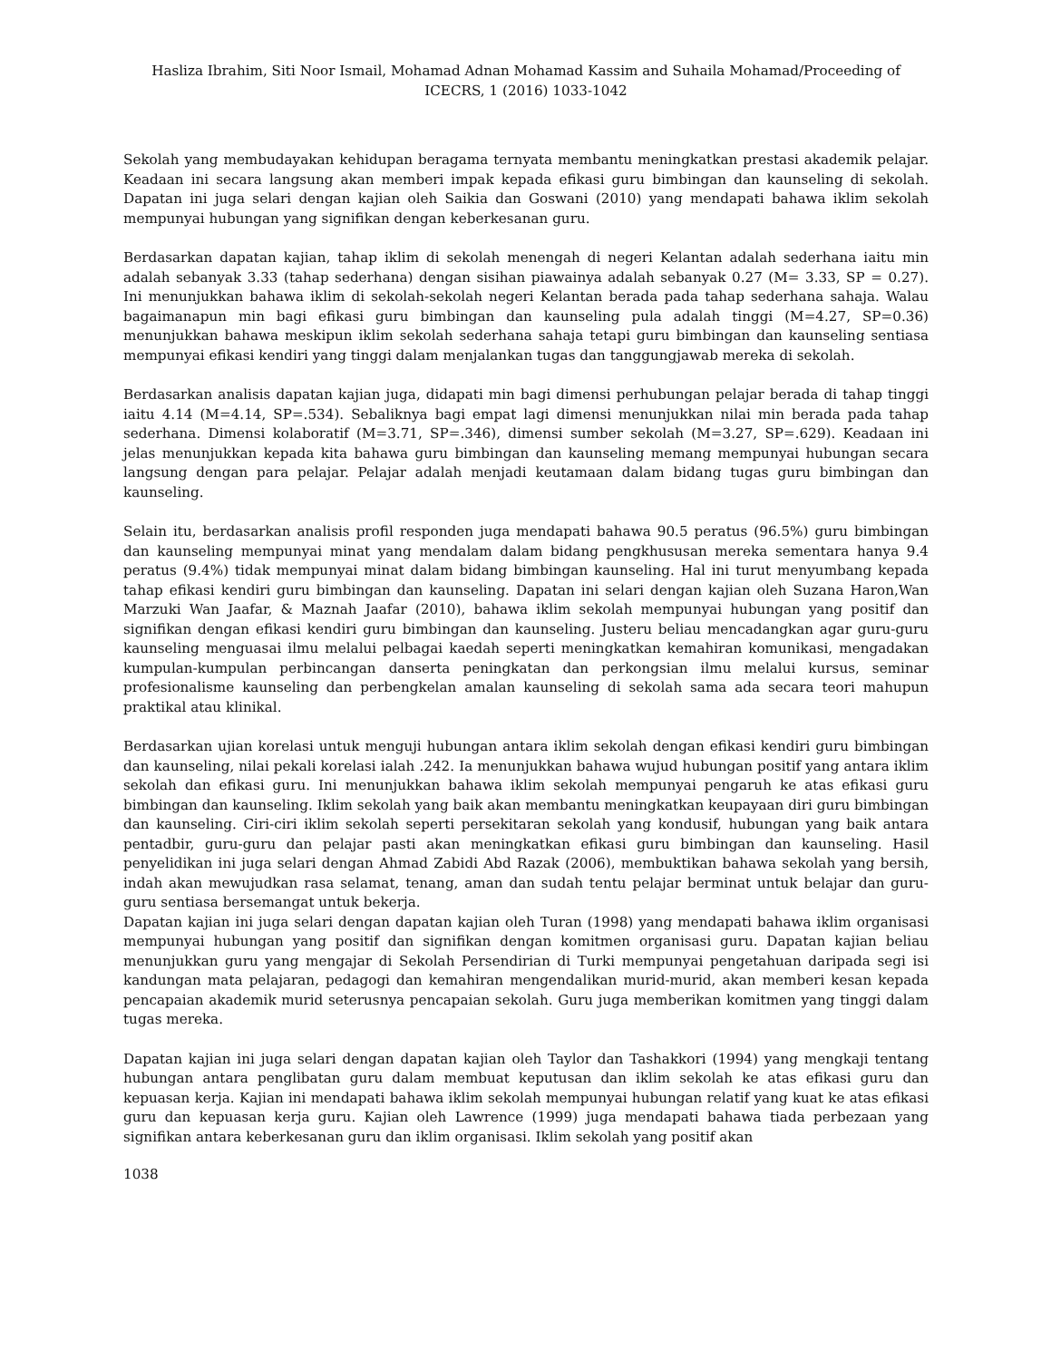Hasliza Ibrahim, Siti Noor Ismail, Mohamad Adnan Mohamad Kassim and Suhaila Mohamad/Proceeding of ICECRS, 1 (2016) 1033-1042
Sekolah yang membudayakan kehidupan beragama ternyata membantu meningkatkan prestasi akademik pelajar. Keadaan ini secara langsung akan memberi impak kepada efikasi guru bimbingan dan kaunseling di sekolah. Dapatan ini juga selari dengan kajian oleh Saikia dan Goswani (2010) yang mendapati bahawa iklim sekolah mempunyai hubungan yang signifikan dengan keberkesanan guru.
Berdasarkan dapatan kajian, tahap iklim di sekolah menengah di negeri Kelantan adalah sederhana iaitu min adalah sebanyak 3.33 (tahap sederhana) dengan sisihan piawainya adalah sebanyak 0.27 (M= 3.33, SP = 0.27). Ini menunjukkan bahawa iklim di sekolah-sekolah negeri Kelantan berada pada tahap sederhana sahaja. Walau bagaimanapun min bagi efikasi guru bimbingan dan kaunseling pula adalah tinggi (M=4.27, SP=0.36) menunjukkan bahawa meskipun iklim sekolah sederhana sahaja tetapi guru bimbingan dan kaunseling sentiasa mempunyai efikasi kendiri yang tinggi dalam menjalankan tugas dan tanggungjawab mereka di sekolah.
Berdasarkan analisis dapatan kajian juga, didapati min bagi dimensi perhubungan pelajar berada di tahap tinggi iaitu 4.14 (M=4.14, SP=.534). Sebaliknya bagi empat lagi dimensi menunjukkan nilai min berada pada tahap sederhana. Dimensi kolaboratif (M=3.71, SP=.346), dimensi sumber sekolah (M=3.27, SP=.629). Keadaan ini jelas menunjukkan kepada kita bahawa guru bimbingan dan kaunseling memang mempunyai hubungan secara langsung dengan para pelajar. Pelajar adalah menjadi keutamaan dalam bidang tugas guru bimbingan dan kaunseling.
Selain itu, berdasarkan analisis profil responden juga mendapati bahawa 90.5 peratus (96.5%) guru bimbingan dan kaunseling mempunyai minat yang mendalam dalam bidang pengkhususan mereka sementara hanya 9.4 peratus (9.4%) tidak mempunyai minat dalam bidang bimbingan kaunseling. Hal ini turut menyumbang kepada tahap efikasi kendiri guru bimbingan dan kaunseling. Dapatan ini selari dengan kajian oleh Suzana Haron,Wan Marzuki Wan Jaafar, & Maznah Jaafar (2010), bahawa iklim sekolah mempunyai hubungan yang positif dan signifikan dengan efikasi kendiri guru bimbingan dan kaunseling. Justeru beliau mencadangkan agar guru-guru kaunseling menguasai ilmu melalui pelbagai kaedah seperti meningkatkan kemahiran komunikasi, mengadakan kumpulan-kumpulan perbincangan danserta peningkatan dan perkongsian ilmu melalui kursus, seminar profesionalisme kaunseling dan perbengkelan amalan kaunseling di sekolah sama ada secara teori mahupun praktikal atau klinikal.
Berdasarkan ujian korelasi untuk menguji hubungan antara iklim sekolah dengan efikasi kendiri guru bimbingan dan kaunseling, nilai pekali korelasi ialah .242. Ia menunjukkan bahawa wujud hubungan positif yang antara iklim sekolah dan efikasi guru. Ini menunjukkan bahawa iklim sekolah mempunyai pengaruh ke atas efikasi guru bimbingan dan kaunseling. Iklim sekolah yang baik akan membantu meningkatkan keupayaan diri guru bimbingan dan kaunseling. Ciri-ciri iklim sekolah seperti persekitaran sekolah yang kondusif, hubungan yang baik antara pentadbir, guru-guru dan pelajar pasti akan meningkatkan efikasi guru bimbingan dan kaunseling. Hasil penyelidikan ini juga selari dengan Ahmad Zabidi Abd Razak (2006), membuktikan bahawa sekolah yang bersih, indah akan mewujudkan rasa selamat, tenang, aman dan sudah tentu pelajar berminat untuk belajar dan guru-guru sentiasa bersemangat untuk bekerja.
Dapatan kajian ini juga selari dengan dapatan kajian oleh Turan (1998) yang mendapati bahawa iklim organisasi mempunyai hubungan yang positif dan signifikan dengan komitmen organisasi guru. Dapatan kajian beliau menunjukkan guru yang mengajar di Sekolah Persendirian di Turki mempunyai pengetahuan daripada segi isi kandungan mata pelajaran, pedagogi dan kemahiran mengendalikan murid-murid, akan memberi kesan kepada pencapaian akademik murid seterusnya pencapaian sekolah. Guru juga memberikan komitmen yang tinggi dalam tugas mereka.
Dapatan kajian ini juga selari dengan dapatan kajian oleh Taylor dan Tashakkori (1994) yang mengkaji tentang hubungan antara penglibatan guru dalam membuat keputusan dan iklim sekolah ke atas efikasi guru dan kepuasan kerja. Kajian ini mendapati bahawa iklim sekolah mempunyai hubungan relatif yang kuat ke atas efikasi guru dan kepuasan kerja guru. Kajian oleh Lawrence (1999) juga mendapati bahawa tiada perbezaan yang signifikan antara keberkesanan guru dan iklim organisasi. Iklim sekolah yang positif akan
1038